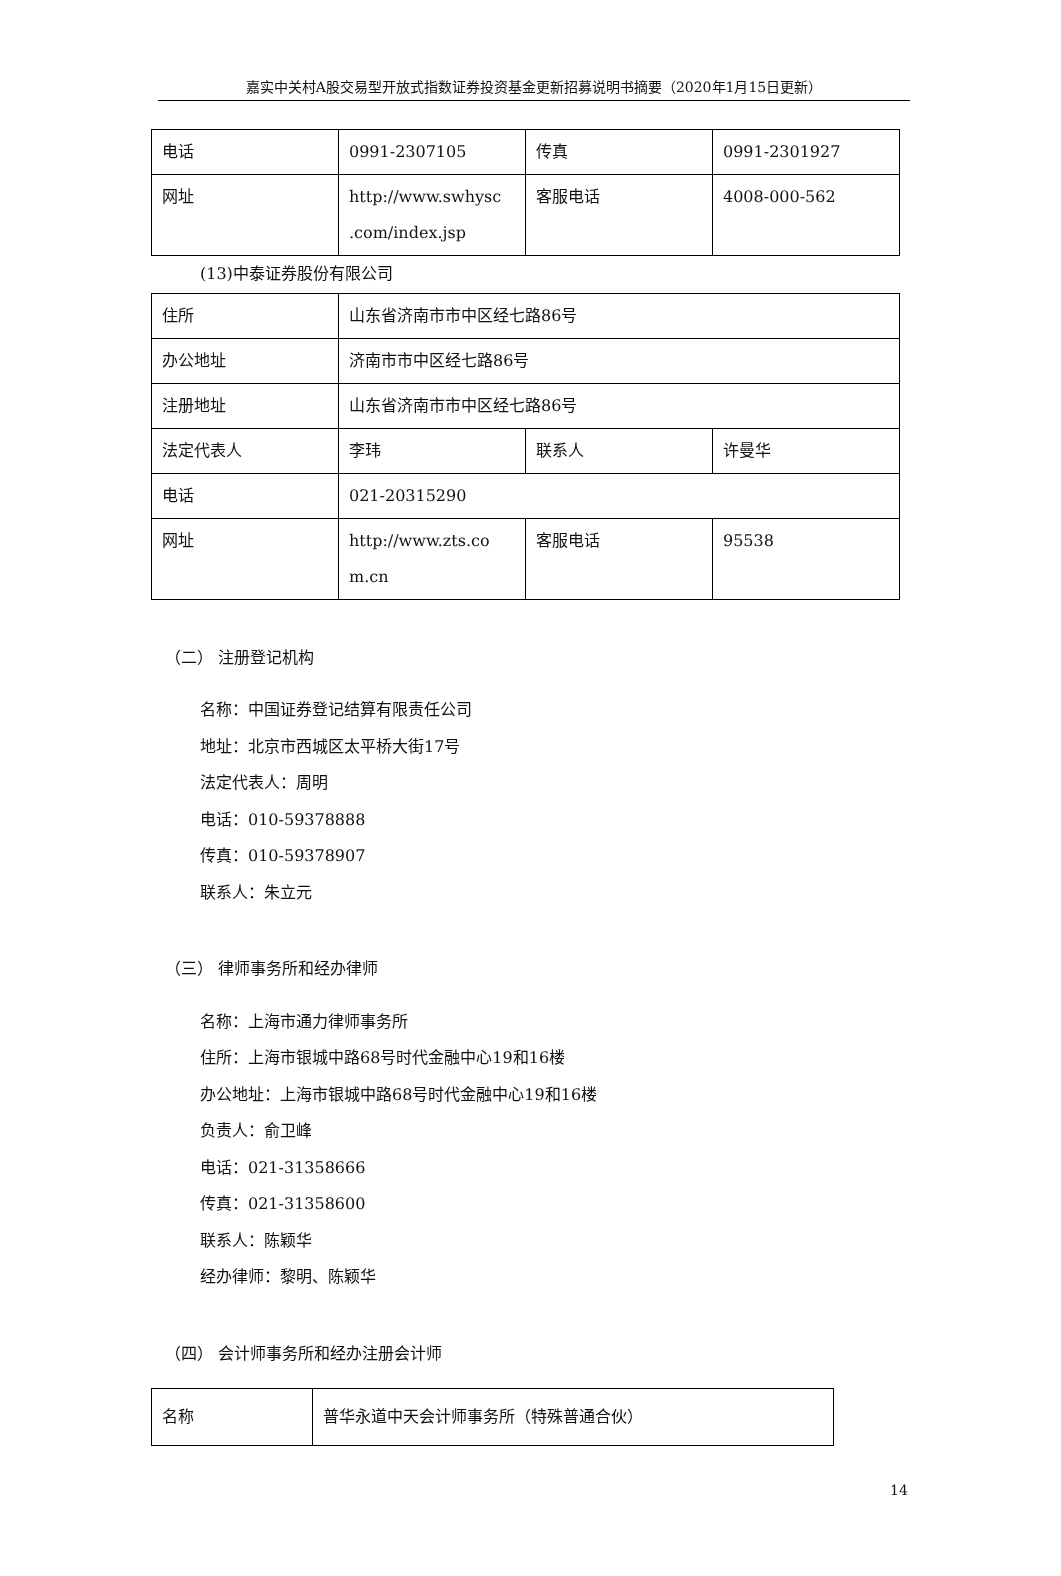嘉实中关村A股交易型开放式指数证券投资基金更新招募说明书摘要（2020年1月15日更新）
| 电话 | 0991-2307105 | 传真 | 0991-2301927 |
| 网址 | http://www.swhysc .com/index.jsp | 客服电话 | 4008-000-562 |
(13)中泰证券股份有限公司
| 住所 | 山东省济南市市中区经七路86号 | | |
| 办公地址 | 济南市市中区经七路86号 | | |
| 注册地址 | 山东省济南市市中区经七路86号 | | |
| 法定代表人 | 李玮 | 联系人 | 许曼华 |
| 电话 | 021-20315290 | | |
| 网址 | http://www.zts.co m.cn | 客服电话 | 95538 |
（二） 注册登记机构
名称：中国证券登记结算有限责任公司
地址：北京市西城区太平桥大街17号
法定代表人：周明
电话：010-59378888
传真：010-59378907
联系人：朱立元
（三） 律师事务所和经办律师
名称：上海市通力律师事务所
住所：上海市银城中路68号时代金融中心19和16楼
办公地址：上海市银城中路68号时代金融中心19和16楼
负责人：俞卫峰
电话：021-31358666
传真：021-31358600
联系人：陈颖华
经办律师：黎明、陈颖华
（四） 会计师事务所和经办注册会计师
| 名称 | 普华永道中天会计师事务所（特殊普通合伙） |
14